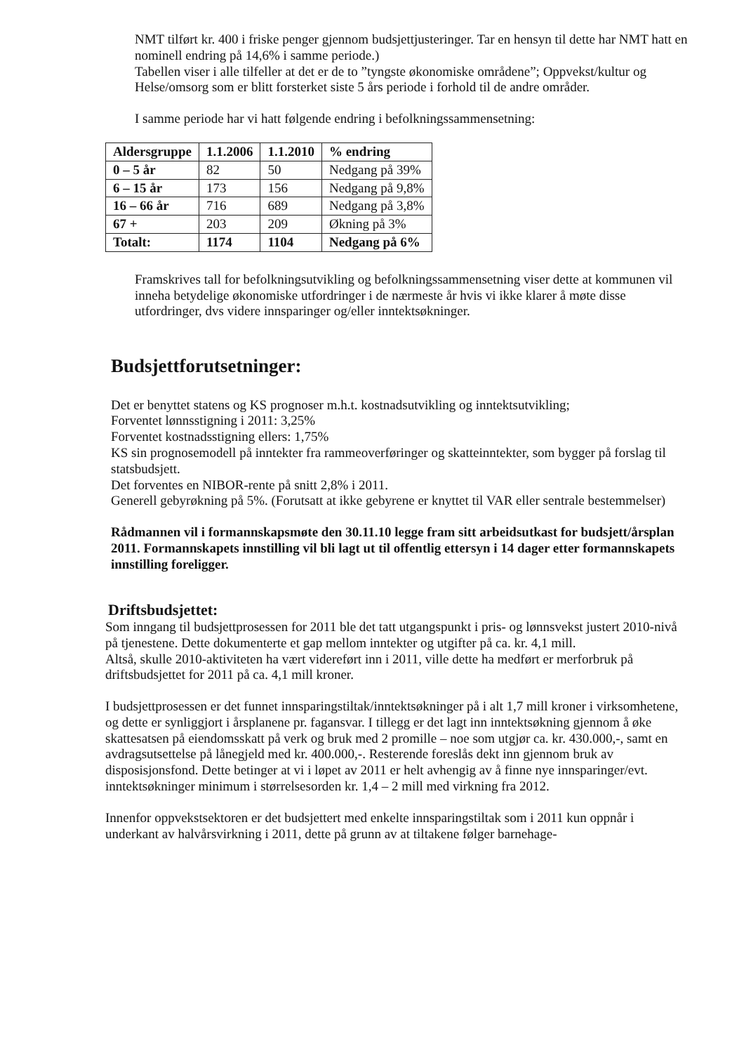NMT tilført kr. 400 i friske penger gjennom budsjettjusteringer. Tar en hensyn til dette har NMT hatt en nominell endring på 14,6% i samme periode.)
Tabellen viser i alle tilfeller at det er de to ”tyngste økonomiske områdene”; Oppvekst/kultur og Helse/omsorg som er blitt forsterket siste 5 års periode i forhold til de andre områder.
I samme periode har vi hatt følgende endring i befolkningssammensetning:
| Aldersgruppe | 1.1.2006 | 1.1.2010 | % endring |
| --- | --- | --- | --- |
| 0 – 5 år | 82 | 50 | Nedgang på 39% |
| 6 – 15 år | 173 | 156 | Nedgang på 9,8% |
| 16 – 66 år | 716 | 689 | Nedgang på 3,8% |
| 67 + | 203 | 209 | Økning på 3% |
| Totalt: | 1174 | 1104 | Nedgang på 6% |
Framskrives tall for befolkningsutvikling og befolkningssammensetning viser dette at kommunen vil inneha betydelige økonomiske utfordringer i de nærmeste år hvis vi ikke klarer å møte disse utfordringer, dvs videre innsparinger og/eller inntektsøkninger.
Budsjettforutsetninger:
Det er benyttet statens og KS prognoser m.h.t. kostnadsutvikling og inntektsutvikling;
Forventet lønnsstigning i 2011: 3,25%
Forventet kostnadsstigning ellers: 1,75%
KS sin prognosemodell på inntekter fra rammeoverføringer og skatteinntekter, som bygger på forslag til statsbudsjett.
Det forventes en NIBOR-rente på snitt 2,8% i 2011.
Generell gebyrøkning på 5%. (Forutsatt at ikke gebyrene er knyttet til VAR eller sentrale bestemmelser)
Rådmannen vil i formannskapsmøte den 30.11.10 legge fram sitt arbeidsutkast for budsjett/årsplan 2011. Formannskapets innstilling vil bli lagt ut til offentlig ettersyn i 14 dager etter formannskapets innstilling foreligger.
Driftsbudsjettet:
Som inngang til budsjettprosessen for 2011 ble det tatt utgangspunkt i pris- og lønnsvekst justert 2010-nivå på tjenestene. Dette dokumenterte et gap mellom inntekter og utgifter på ca. kr. 4,1 mill.
Altså, skulle 2010-aktiviteten ha vært videreført inn i 2011, ville dette ha medført er merforbruk på driftsbudsjettet for 2011 på ca. 4,1 mill kroner.
I budsjettprosessen er det funnet innsparingstiltak/inntektsøkninger på i alt 1,7 mill kroner i virksomhetene, og dette er synliggjort i årsplanene pr. fagansvar. I tillegg er det lagt inn inntektsøkning gjennom å øke skattesatsen på eiendomsskatt på verk og bruk med 2 promille – noe som utgjør ca. kr. 430.000,-, samt en avdragsutsettelse på lånegjeld med kr. 400.000,-. Resterende foreslås dekt inn gjennom bruk av disposisjonsfond. Dette betinger at vi i løpet av 2011 er helt avhengig av å finne nye innsparinger/evt. inntektsøkninger minimum i størrelsesorden kr. 1,4 – 2 mill med virkning fra 2012.
Innenfor oppvekstsektoren er det budsjettert med enkelte innsparingstiltak som i 2011 kun oppnår i underkant av halvårsvirkning i 2011, dette på grunn av at tiltakene følger barnehage-